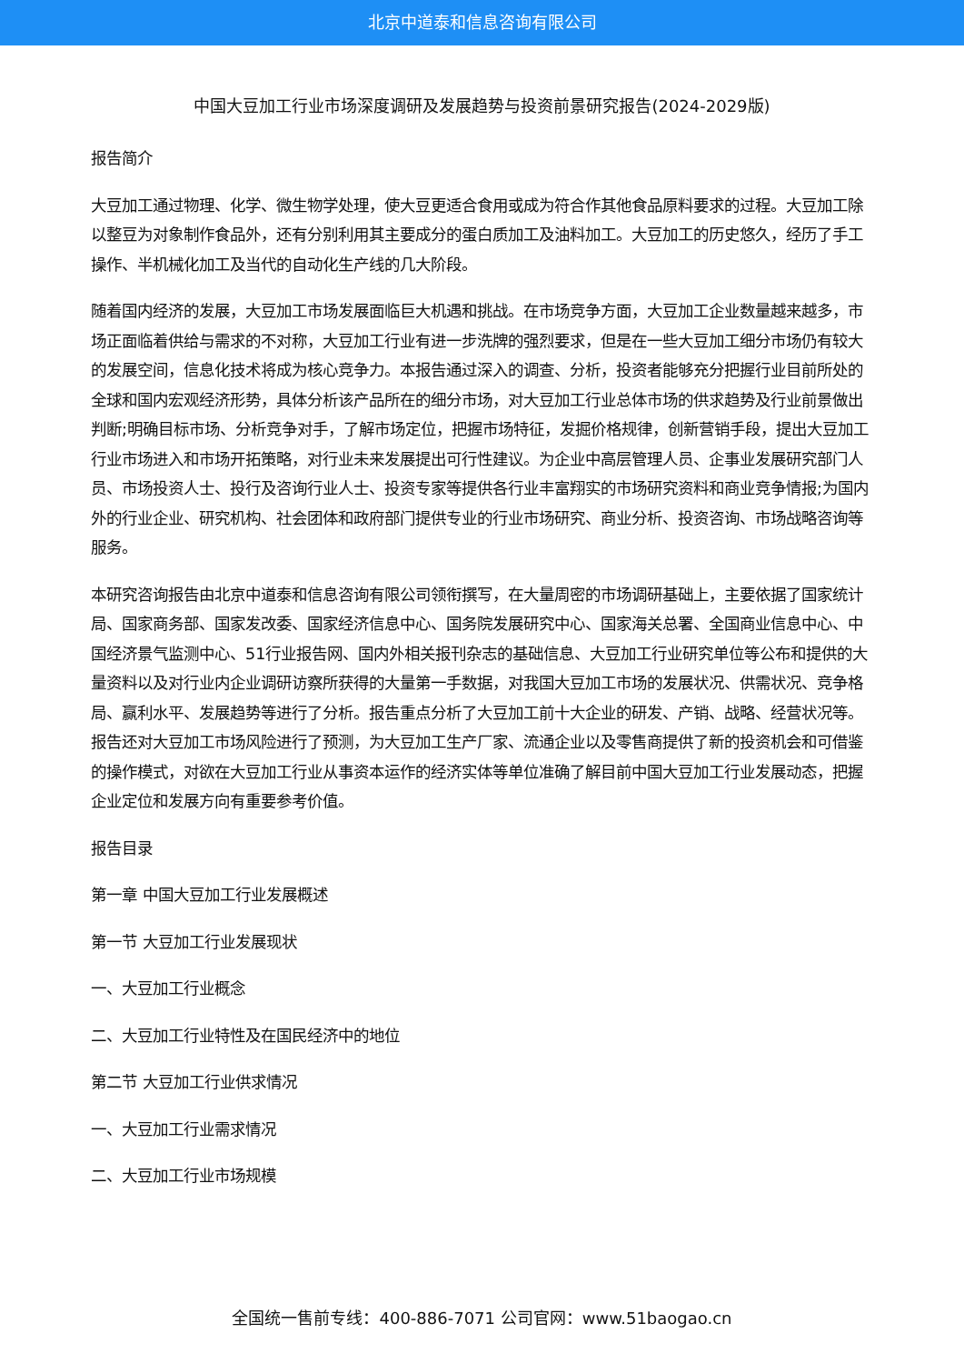北京中道泰和信息咨询有限公司
中国大豆加工行业市场深度调研及发展趋势与投资前景研究报告(2024-2029版)
报告简介
大豆加工通过物理、化学、微生物学处理，使大豆更适合食用或成为符合作其他食品原料要求的过程。大豆加工除以整豆为对象制作食品外，还有分别利用其主要成分的蛋白质加工及油料加工。大豆加工的历史悠久，经历了手工操作、半机械化加工及当代的自动化生产线的几大阶段。
随着国内经济的发展，大豆加工市场发展面临巨大机遇和挑战。在市场竞争方面，大豆加工企业数量越来越多，市场正面临着供给与需求的不对称，大豆加工行业有进一步洗牌的强烈要求，但是在一些大豆加工细分市场仍有较大的发展空间，信息化技术将成为核心竞争力。本报告通过深入的调查、分析，投资者能够充分把握行业目前所处的全球和国内宏观经济形势，具体分析该产品所在的细分市场，对大豆加工行业总体市场的供求趋势及行业前景做出判断;明确目标市场、分析竞争对手，了解市场定位，把握市场特征，发掘价格规律，创新营销手段，提出大豆加工行业市场进入和市场开拓策略，对行业未来发展提出可行性建议。为企业中高层管理人员、企事业发展研究部门人员、市场投资人士、投行及咨询行业人士、投资专家等提供各行业丰富翔实的市场研究资料和商业竞争情报;为国内外的行业企业、研究机构、社会团体和政府部门提供专业的行业市场研究、商业分析、投资咨询、市场战略咨询等服务。
本研究咨询报告由北京中道泰和信息咨询有限公司领衔撰写，在大量周密的市场调研基础上，主要依据了国家统计局、国家商务部、国家发改委、国家经济信息中心、国务院发展研究中心、国家海关总署、全国商业信息中心、中国经济景气监测中心、51行业报告网、国内外相关报刊杂志的基础信息、大豆加工行业研究单位等公布和提供的大量资料以及对行业内企业调研访察所获得的大量第一手数据，对我国大豆加工市场的发展状况、供需状况、竞争格局、赢利水平、发展趋势等进行了分析。报告重点分析了大豆加工前十大企业的研发、产销、战略、经营状况等。报告还对大豆加工市场风险进行了预测，为大豆加工生产厂家、流通企业以及零售商提供了新的投资机会和可借鉴的操作模式，对欲在大豆加工行业从事资本运作的经济实体等单位准确了解目前中国大豆加工行业发展动态，把握企业定位和发展方向有重要参考价值。
报告目录
第一章 中国大豆加工行业发展概述
第一节 大豆加工行业发展现状
一、大豆加工行业概念
二、大豆加工行业特性及在国民经济中的地位
第二节 大豆加工行业供求情况
一、大豆加工行业需求情况
二、大豆加工行业市场规模
全国统一售前专线：400-886-7071 公司官网：www.51baogao.cn